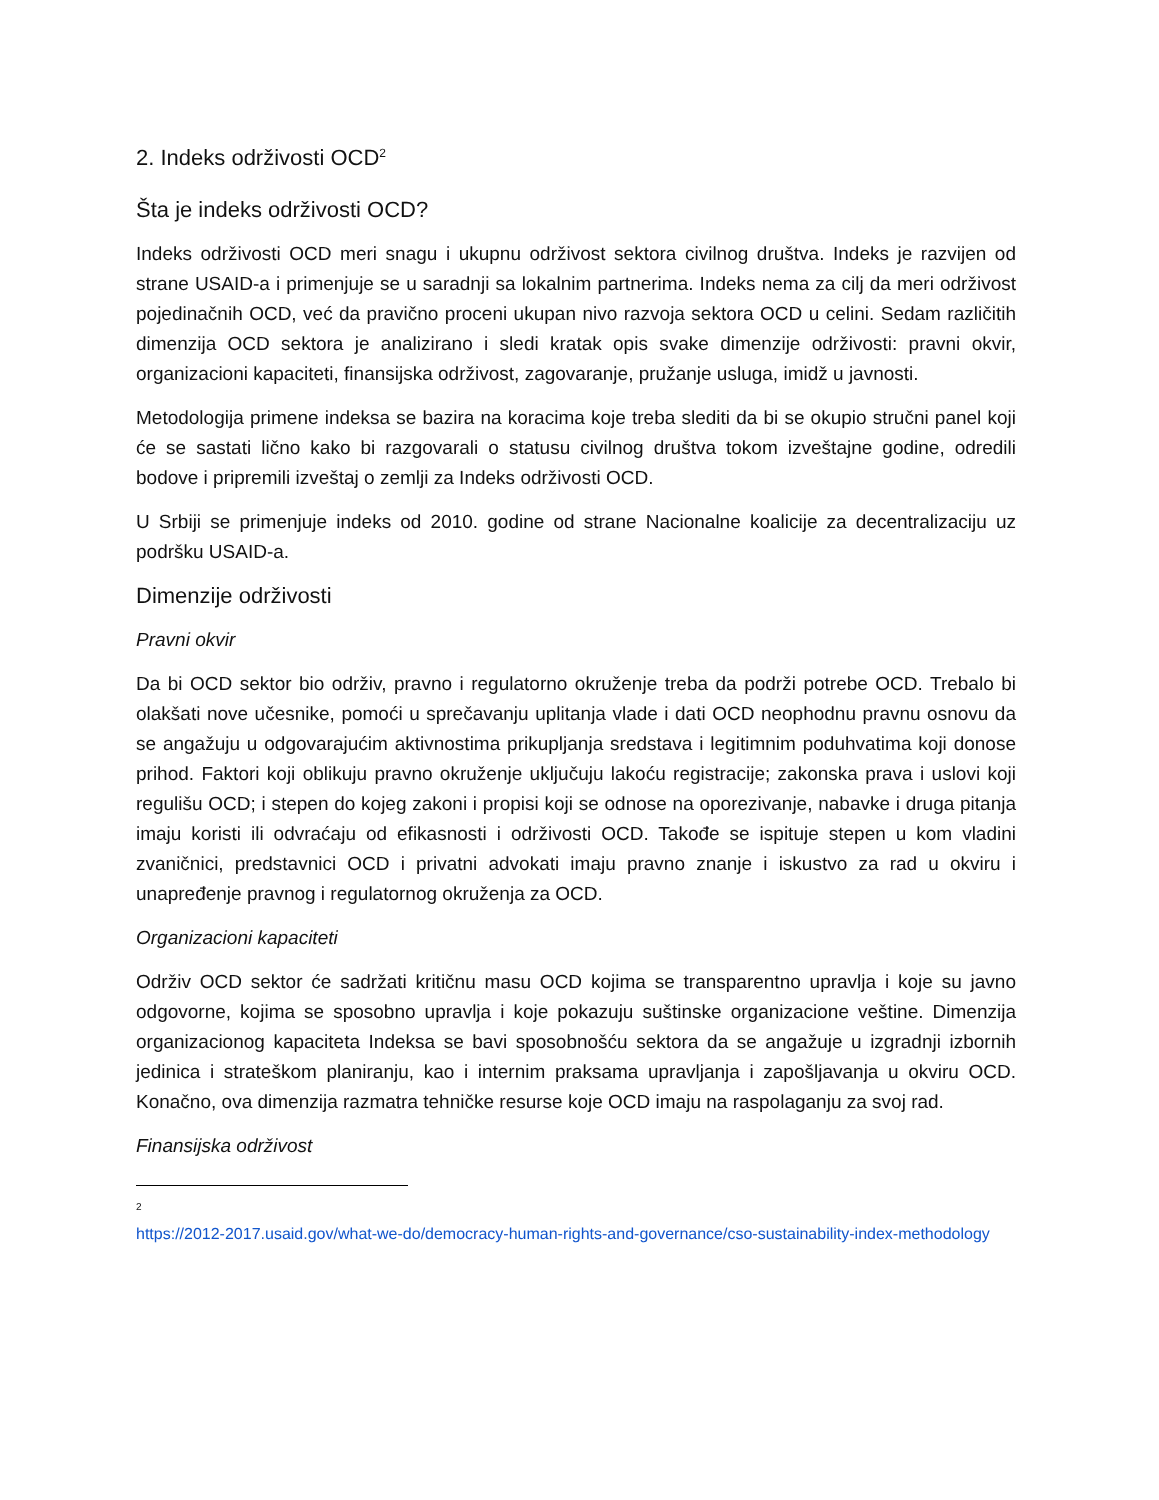2. Indeks održivosti OCD<sup>2</sup>
Šta je indeks održivosti OCD?
Indeks održivosti OCD meri snagu i ukupnu održivost sektora civilnog društva. Indeks je razvijen od strane USAID-a i primenjuje se u saradnji sa lokalnim partnerima. Indeks nema za cilj da meri održivost pojedinačnih OCD, već da pravično proceni ukupan nivo razvoja sektora OCD u celini. Sedam različitih dimenzija OCD sektora je analizirano i sledi kratak opis svake dimenzije održivosti: pravni okvir, organizacioni kapaciteti, finansijska održivost, zagovaranje, pružanje usluga, imidž u javnosti.
Metodologija primene indeksa se bazira na koracima koje treba slediti da bi se okupio stručni panel koji će se sastati lično kako bi razgovarali o statusu civilnog društva tokom izveštajne godine, odredili bodove i pripremili izveštaj o zemlji za Indeks održivosti OCD.
U Srbiji se primenjuje indeks od 2010. godine od strane Nacionalne koalicije za decentralizaciju uz podršku USAID-a.
Dimenzije održivosti
Pravni okvir
Da bi OCD sektor bio održiv, pravno i regulatorno okruženje treba da podrži potrebe OCD. Trebalo bi olakšati nove učesnike, pomoći u sprečavanju uplitanja vlade i dati OCD neophodnu pravnu osnovu da se angažuju u odgovarajućim aktivnostima prikupljanja sredstava i legitimnim poduhvatima koji donose prihod. Faktori koji oblikuju pravno okruženje uključuju lakoću registracije; zakonska prava i uslovi koji regulišu OCD; i stepen do kojeg zakoni i propisi koji se odnose na oporezivanje, nabavke i druga pitanja imaju koristi ili odvraćaju od efikasnosti i održivosti OCD. Takođe se ispituje stepen u kom vladini zvaničnici, predstavnici OCD i privatni advokati imaju pravno znanje i iskustvo za rad u okviru i unapređenje pravnog i regulatornog okruženja za OCD.
Organizacioni kapaciteti
Održiv OCD sektor će sadržati kritičnu masu OCD kojima se transparentno upravlja i koje su javno odgovorne, kojima se sposobno upravlja i koje pokazuju suštinske organizacione veštine. Dimenzija organizacionog kapaciteta Indeksa se bavi sposobnošću sektora da se angažuje u izgradnji izbornih jedinica i strateškom planiranju, kao i internim praksama upravljanja i zapošljavanja u okviru OCD. Konačno, ova dimenzija razmatra tehničke resurse koje OCD imaju na raspolaganju za svoj rad.
Finansijska održivost
<sup>2</sup>
https://2012-2017.usaid.gov/what-we-do/democracy-human-rights-and-governance/cso-sustainability-index-methodology